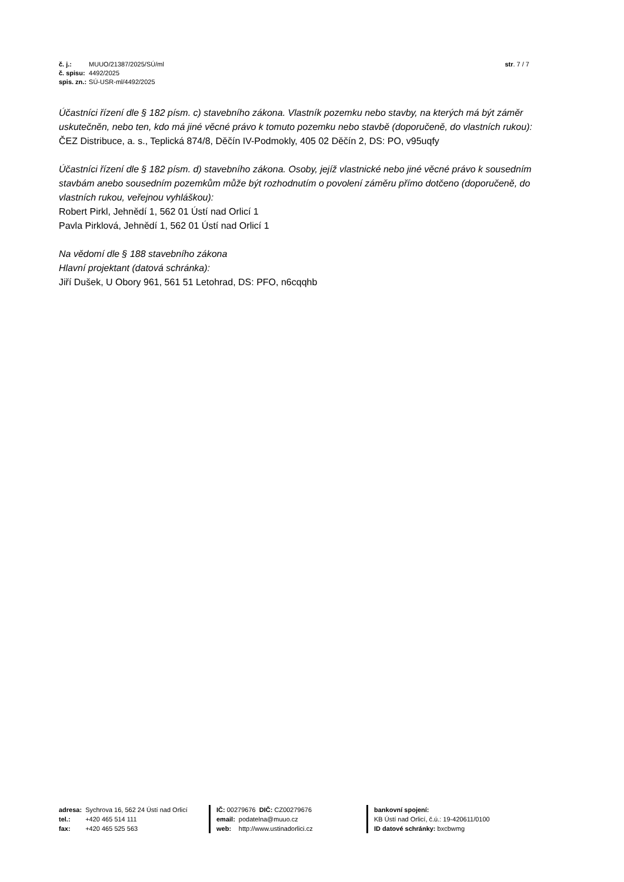| č. j.: | MUUO/21387/2025/SÚ/ml |
| č. spisu: | 4492/2025 |
| spis. zn.: | SÚ-USR-ml/4492/2025 |
str. 7 / 7
Účastníci řízení dle § 182 písm. c) stavebního zákona. Vlastník pozemku nebo stavby, na kterých má být záměr uskutečněn, nebo ten, kdo má jiné věcné právo k tomuto pozemku nebo stavbě (doporučeně, do vlastních rukou):
ČEZ Distribuce, a. s., Teplická 874/8, Děčín IV-Podmokly, 405 02 Děčín 2, DS: PO, v95uqfy
Účastníci řízení dle § 182 písm. d) stavebního zákona. Osoby, jejíž vlastnické nebo jiné věcné právo k sousedním stavbám anebo sousedním pozemkům může být rozhodnutím o povolení záměru přímo dotčeno (doporučeně, do vlastních rukou, veřejnou vyhláškou):
Robert Pirkl, Jehnědí 1, 562 01 Ústí nad Orlicí 1
Pavla Pirklová, Jehnědí 1, 562 01 Ústí nad Orlicí 1
Na vědomí dle § 188 stavebního zákona
Hlavní projektant (datová schránka):
Jiří Dušek, U Obory 961, 561 51 Letohrad, DS: PFO, n6cqqhb
| adresa: | Sychrova 16, 562 24 Ústí nad Orlicí |
| tel.: | +420 465 514 111 |
| fax: | +420 465 525 563 |
| IČ: 00279676 DIČ: CZ00279676 | |
| email: | podatelna@muuo.cz |
| web: | http://www.ustinadorlici.cz |
bankovní spojení:
KB Ústí nad Orlicí, č.ú.: 19-420611/0100
ID datové schránky: bxcbwmg